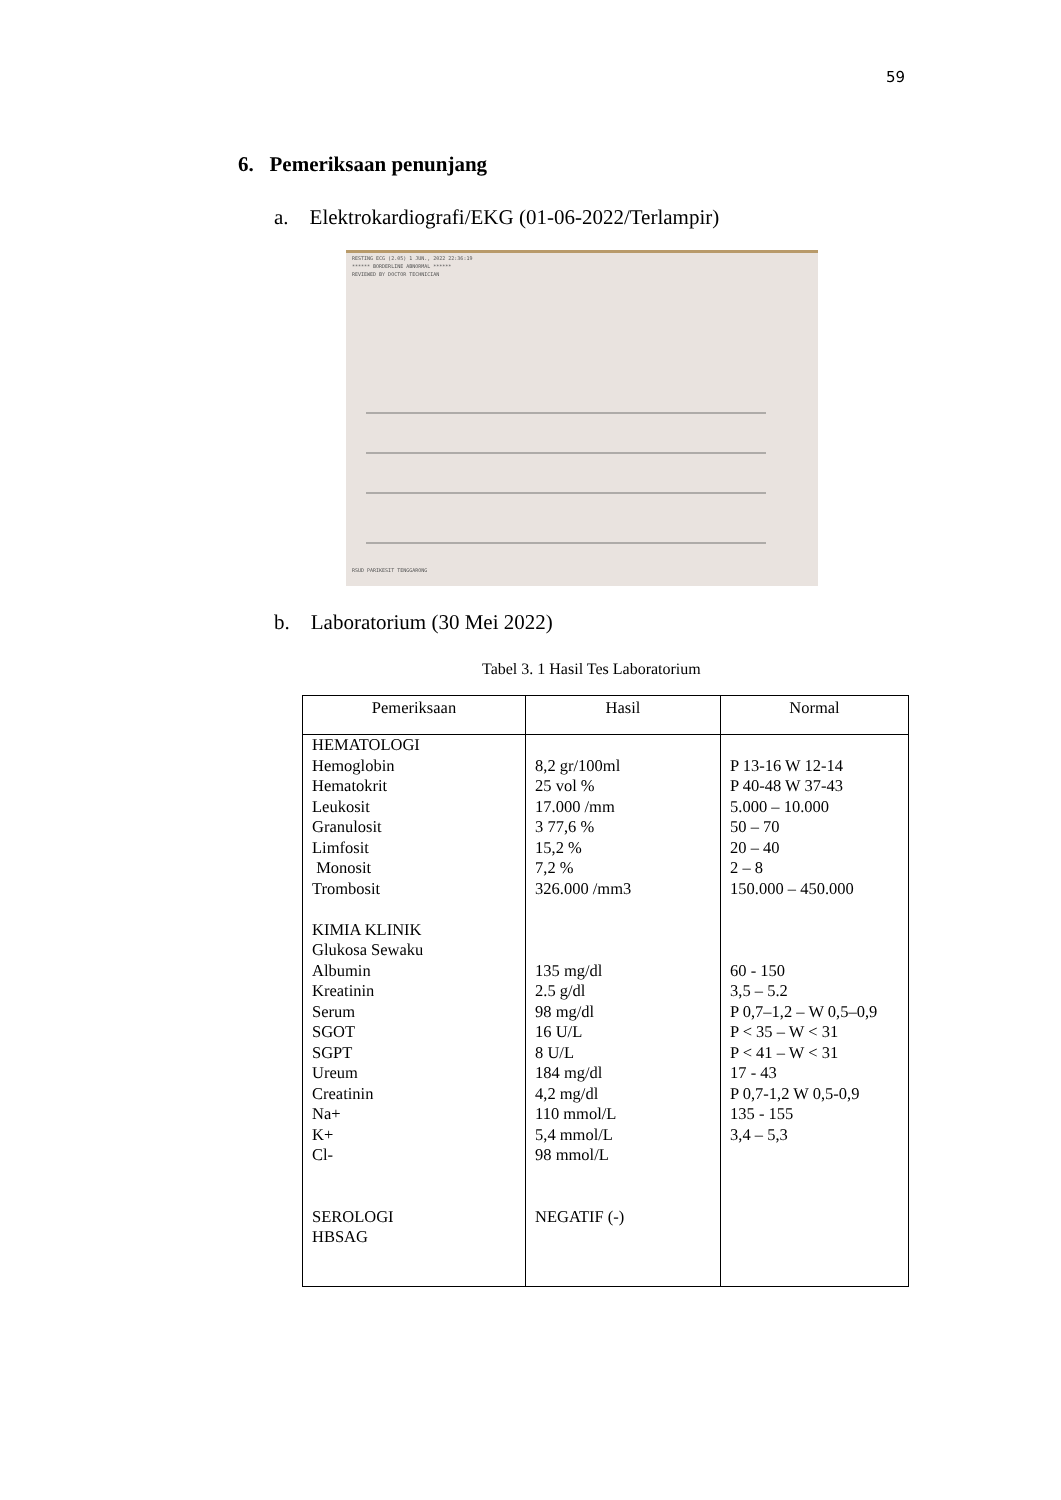59
6. Pemeriksaan penunjang
a. Elektrokardiografi/EKG (01-06-2022/Terlampir)
RESTING ECG (2.05) 1 JUN., 2022 22:36:19
****** BORDERLINE ABNORMAL ******
REVIEWED BY DOCTOR TECHNICIAN
RSUD PARIKESIT TENGGARONG
b. Laboratorium (30 Mei 2022)
Tabel 3. 1 Hasil Tes Laboratorium
| Pemeriksaan | Hasil | Normal |
| --- | --- | --- |
| HEMATOLOGI Hemoglobin Hematokrit Leukosit Granulosit Limfosit Monosit Trombosit KIMIA KLINIK Glukosa Sewaku Albumin Kreatinin Serum SGOT SGPT Ureum Creatinin Na+ K+ Cl- SEROLOGI HBSAG | 8,2 gr/100ml 25 vol % 17.000 /mm 3 77,6 % 15,2 % 7,2 % 326.000 /mm3 135 mg/dl 2.5 g/dl 98 mg/dl 16 U/L 8 U/L 184 mg/dl 4,2 mg/dl 110 mmol/L 5,4 mmol/L 98 mmol/L NEGATIF (-) | P 13-16 W 12-14 P 40-48 W 37-43 5.000 – 10.000 50 – 70 20 – 40 2 – 8 150.000 – 450.000 60 - 150 3,5 – 5.2 P 0,7–1,2 – W 0,5–0,9 P < 35 – W < 31 P < 41 – W < 31 17 - 43 P 0,7-1,2 W 0,5-0,9 135 - 155 3,4 – 5,3 |